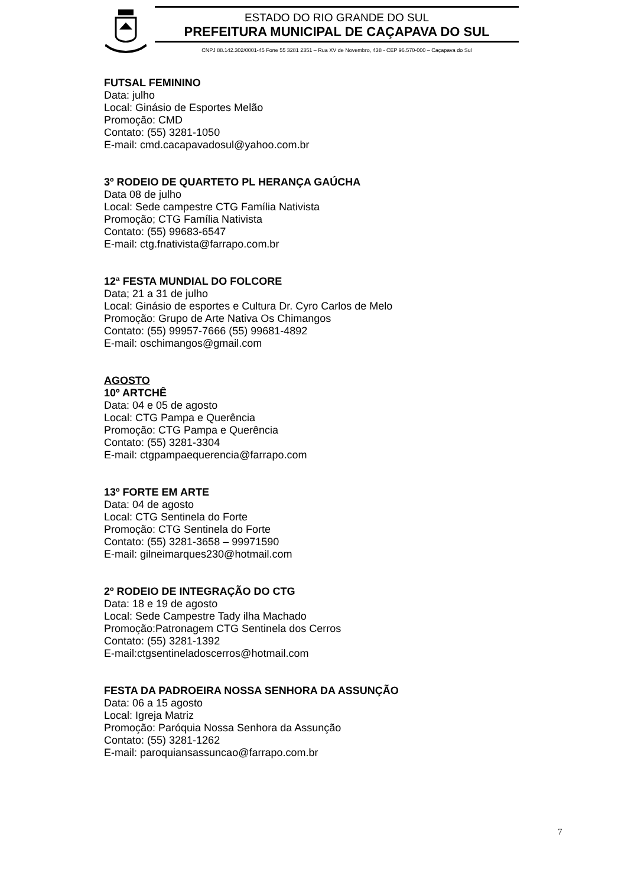ESTADO DO RIO GRANDE DO SUL
PREFEITURA MUNICIPAL DE CAÇAPAVA DO SUL
CNPJ 88.142.302/0001-45 Fone 55 3281 2351 – Rua XV de Novembro, 438 - CEP 96.570-000 – Caçapava do Sul
FUTSAL FEMININO
Data: julho
Local: Ginásio de Esportes Melão
Promoção: CMD
Contato: (55) 3281-1050
E-mail: cmd.cacapavadosul@yahoo.com.br
3º RODEIO DE QUARTETO PL HERANÇA GAÚCHA
Data 08 de julho
Local: Sede campestre CTG Família Nativista
Promoção; CTG Família Nativista
Contato: (55) 99683-6547
E-mail: ctg.fnativista@farrapo.com.br
12ª FESTA MUNDIAL DO FOLCORE
Data; 21 a 31 de julho
Local: Ginásio de esportes e Cultura Dr. Cyro Carlos de Melo
Promoção: Grupo de Arte Nativa Os Chimangos
Contato: (55) 99957-7666 (55) 99681-4892
E-mail: oschimangos@gmail.com
AGOSTO
10º ARTCHÊ
Data: 04 e 05 de agosto
Local: CTG Pampa e Querência
Promoção: CTG Pampa e Querência
Contato: (55) 3281-3304
E-mail: ctgpampaequerencia@farrapo.com
13º FORTE EM ARTE
Data: 04 de agosto
Local: CTG Sentinela do Forte
Promoção: CTG Sentinela do Forte
Contato: (55) 3281-3658 – 99971590
E-mail: gilneimarques230@hotmail.com
2º RODEIO DE INTEGRAÇÃO DO CTG
Data: 18 e 19 de agosto
Local: Sede Campestre Tady ilha Machado
Promoção:Patronagem CTG Sentinela dos Cerros
Contato: (55) 3281-1392
E-mail:ctgsentineladoscerros@hotmail.com
FESTA DA PADROEIRA NOSSA SENHORA DA ASSUNÇÃO
Data: 06 a 15 agosto
Local: Igreja Matriz
Promoção: Paróquia Nossa Senhora da Assunção
Contato: (55) 3281-1262
E-mail: paroquiansassuncao@farrapo.com.br
7